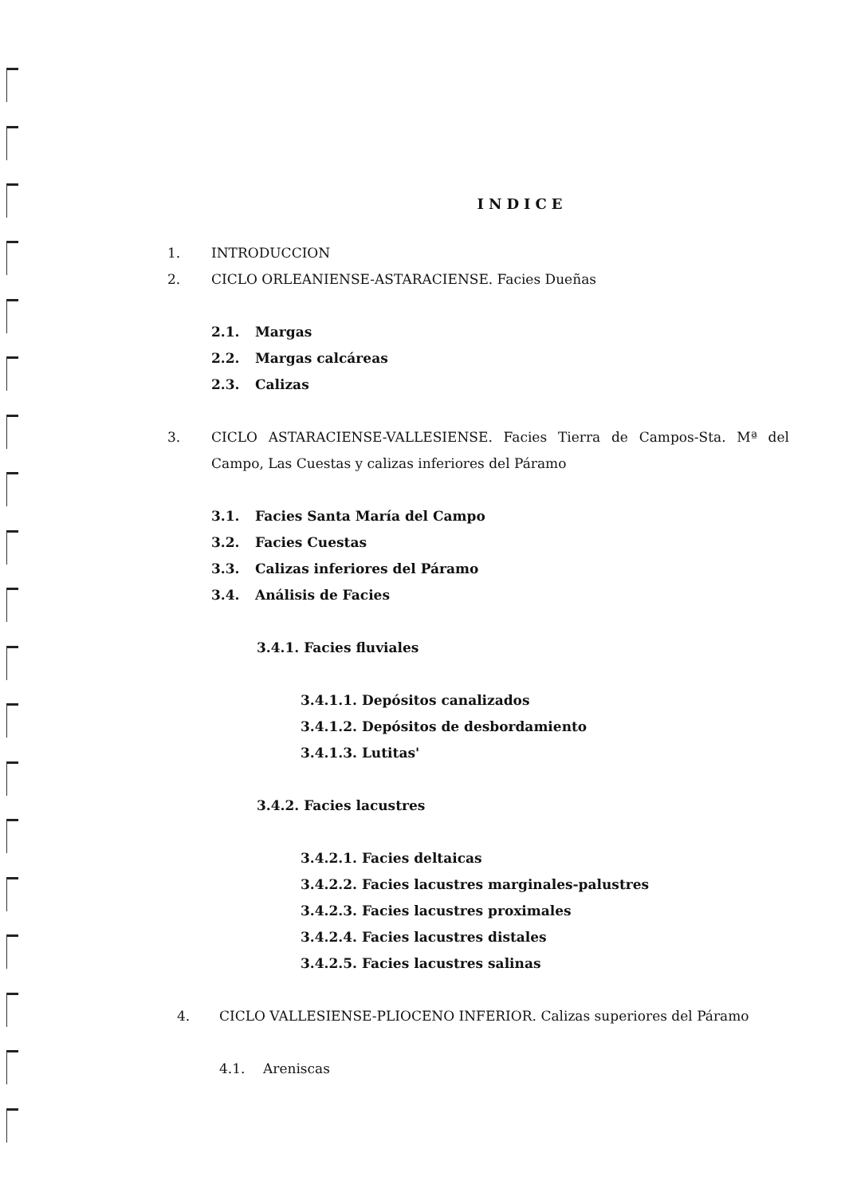INDICE
1. INTRODUCCION
2. CICLO ORLEANIENSE-ASTARACIENSE. Facies Dueñas
2.1. Margas
2.2. Margas calcáreas
2.3. Calizas
3. CICLO ASTARACIENSE-VALLESIENSE. Facies Tierra de Campos-Sta. Mª del Campo, Las Cuestas y calizas inferiores del Páramo
3.1. Facies Santa María del Campo
3.2. Facies Cuestas
3.3. Calizas inferiores del Páramo
3.4. Análisis de Facies
3.4.1. Facies fluviales
3.4.1.1. Depósitos canalizados
3.4.1.2. Depósitos de desbordamiento
3.4.1.3. Lutitas'
3.4.2. Facies lacustres
3.4.2.1. Facies deltaicas
3.4.2.2. Facies lacustres marginales-palustres
3.4.2.3. Facies lacustres proximales
3.4.2.4. Facies lacustres distales
3.4.2.5. Facies lacustres salinas
4. CICLO VALLESIENSE-PLIOCENO INFERIOR. Calizas superiores del Páramo
4.1. Areniscas